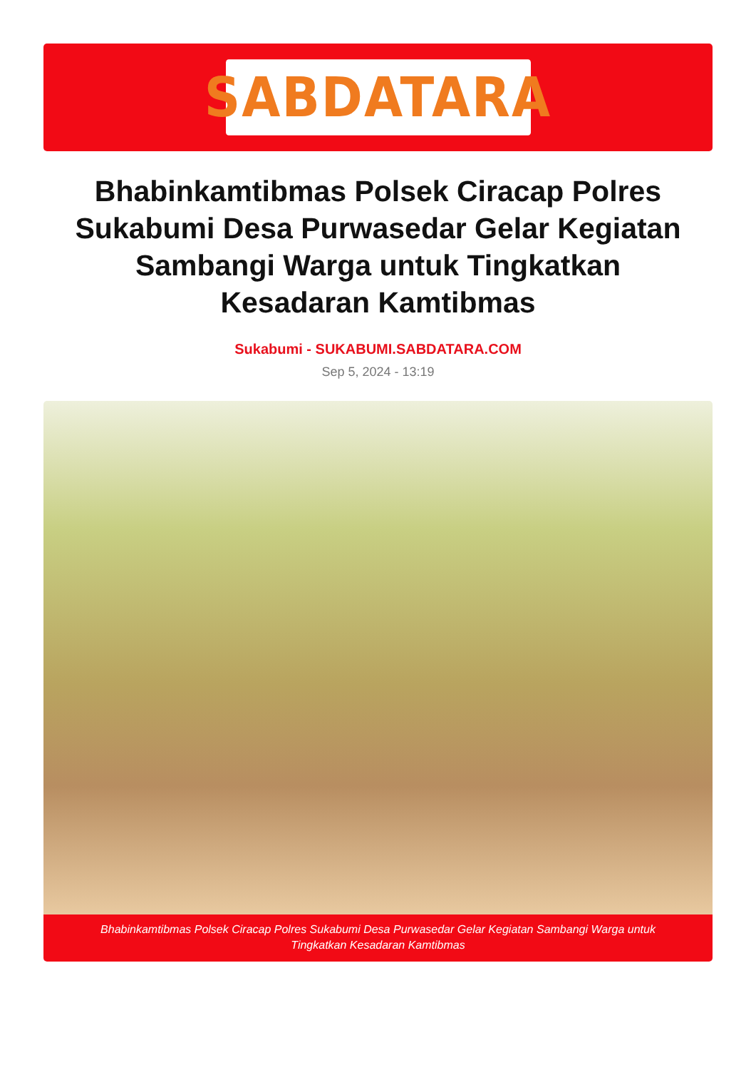SABDATARA
Bhabinkamtibmas Polsek Ciracap Polres Sukabumi Desa Purwasedar Gelar Kegiatan Sambangi Warga untuk Tingkatkan Kesadaran Kamtibmas
Sukabumi - SUKABUMI.SABDATARA.COM
Sep 5, 2024 - 13:19
Bhabinkamtibmas Polsek Ciracap Polres Sukabumi Desa Purwasedar Gelar Kegiatan Sambangi Warga untuk Tingkatkan Kesadaran Kamtibmas